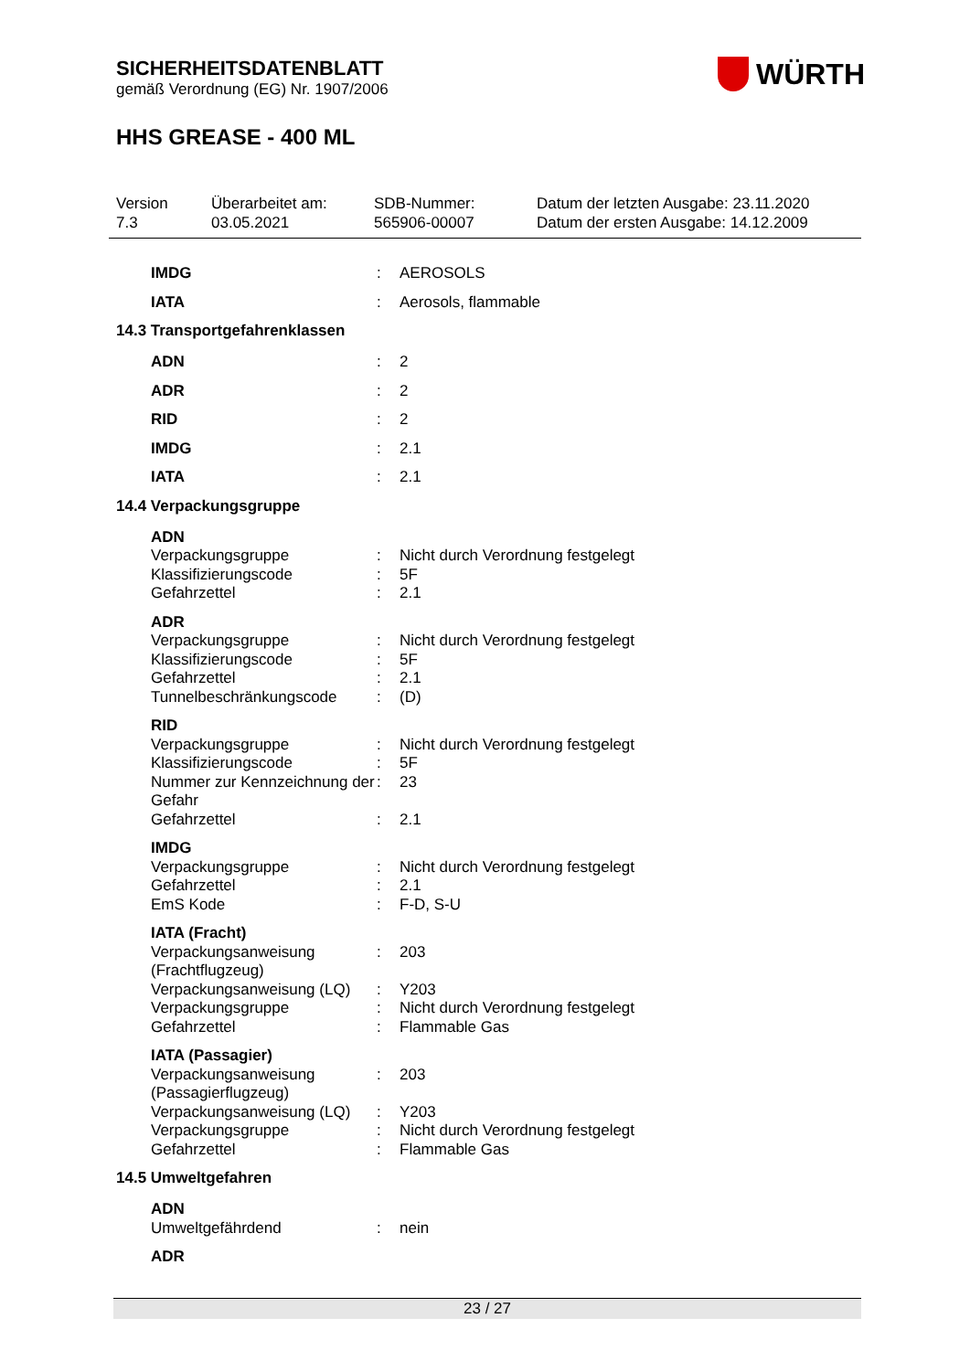SICHERHEITSDATENBLATT
gemäß Verordnung (EG) Nr. 1907/2006
WÜRTH
HHS GREASE - 400 ML
Version
7.3
Überarbeitet am:
03.05.2021
SDB-Nummer:
565906-00007
Datum der letzten Ausgabe: 23.11.2020
Datum der ersten Ausgabe: 14.12.2009
IMDG : AEROSOLS
IATA : Aerosols, flammable
14.3 Transportgefahrenklassen
ADN : 2
ADR : 2
RID : 2
IMDG : 2.1
IATA : 2.1
14.4 Verpackungsgruppe
ADN
Verpackungsgruppe : Nicht durch Verordnung festgelegt
Klassifizierungscode : 5F
Gefahrzettel : 2.1
ADR
Verpackungsgruppe : Nicht durch Verordnung festgelegt
Klassifizierungscode : 5F
Gefahrzettel : 2.1
Tunnelbeschränkungscode : (D)
RID
Verpackungsgruppe : Nicht durch Verordnung festgelegt
Klassifizierungscode : 5F
Nummer zur Kennzeichnung der Gefahr
: 23
Gefahrzettel : 2.1
IMDG
Verpackungsgruppe : Nicht durch Verordnung festgelegt
Gefahrzettel : 2.1
EmS Kode : F-D, S-U
IATA (Fracht)
Verpackungsanweisung (Frachtflugzeug)
: 203
Verpackungsanweisung (LQ)
: Y203
Verpackungsgruppe : Nicht durch Verordnung festgelegt
Gefahrzettel : Flammable Gas
IATA (Passagier)
Verpackungsanweisung (Passagierflugzeug)
: 203
Verpackungsanweisung (LQ)
: Y203
Verpackungsgruppe : Nicht durch Verordnung festgelegt
Gefahrzettel : Flammable Gas
14.5 Umweltgefahren
ADN
Umweltgefährdend : nein
ADR
23 / 27